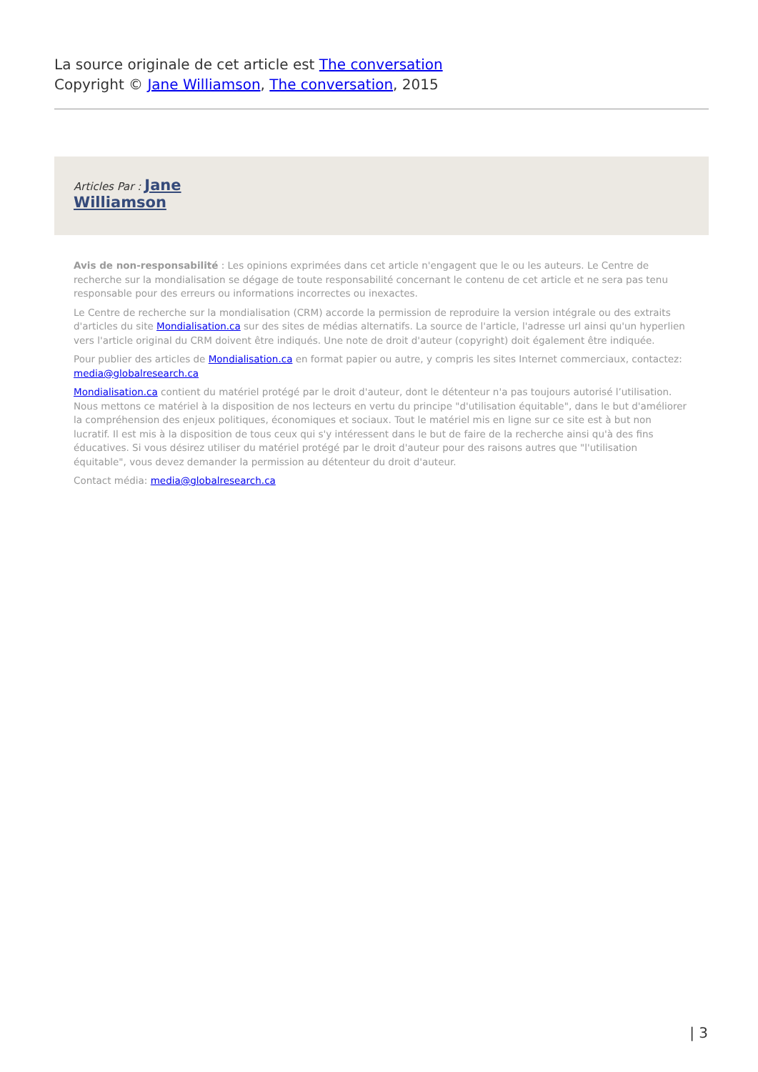La source originale de cet article est The conversation
Copyright © Jane Williamson, The conversation, 2015
Articles Par : Jane
Williamson
Avis de non-responsabilité : Les opinions exprimées dans cet article n'engagent que le ou les auteurs. Le Centre de recherche sur la mondialisation se dégage de toute responsabilité concernant le contenu de cet article et ne sera pas tenu responsable pour des erreurs ou informations incorrectes ou inexactes.
Le Centre de recherche sur la mondialisation (CRM) accorde la permission de reproduire la version intégrale ou des extraits d'articles du site Mondialisation.ca sur des sites de médias alternatifs. La source de l'article, l'adresse url ainsi qu'un hyperlien vers l'article original du CRM doivent être indiqués. Une note de droit d'auteur (copyright) doit également être indiquée.
Pour publier des articles de Mondialisation.ca en format papier ou autre, y compris les sites Internet commerciaux, contactez: media@globalresearch.ca
Mondialisation.ca contient du matériel protégé par le droit d'auteur, dont le détenteur n'a pas toujours autorisé l’utilisation. Nous mettons ce matériel à la disposition de nos lecteurs en vertu du principe "d'utilisation équitable", dans le but d'améliorer la compréhension des enjeux politiques, économiques et sociaux. Tout le matériel mis en ligne sur ce site est à but non lucratif. Il est mis à la disposition de tous ceux qui s'y intéressent dans le but de faire de la recherche ainsi qu'à des fins éducatives. Si vous désirez utiliser du matériel protégé par le droit d'auteur pour des raisons autres que "l'utilisation équitable", vous devez demander la permission au détenteur du droit d'auteur.
Contact média: media@globalresearch.ca
| 3